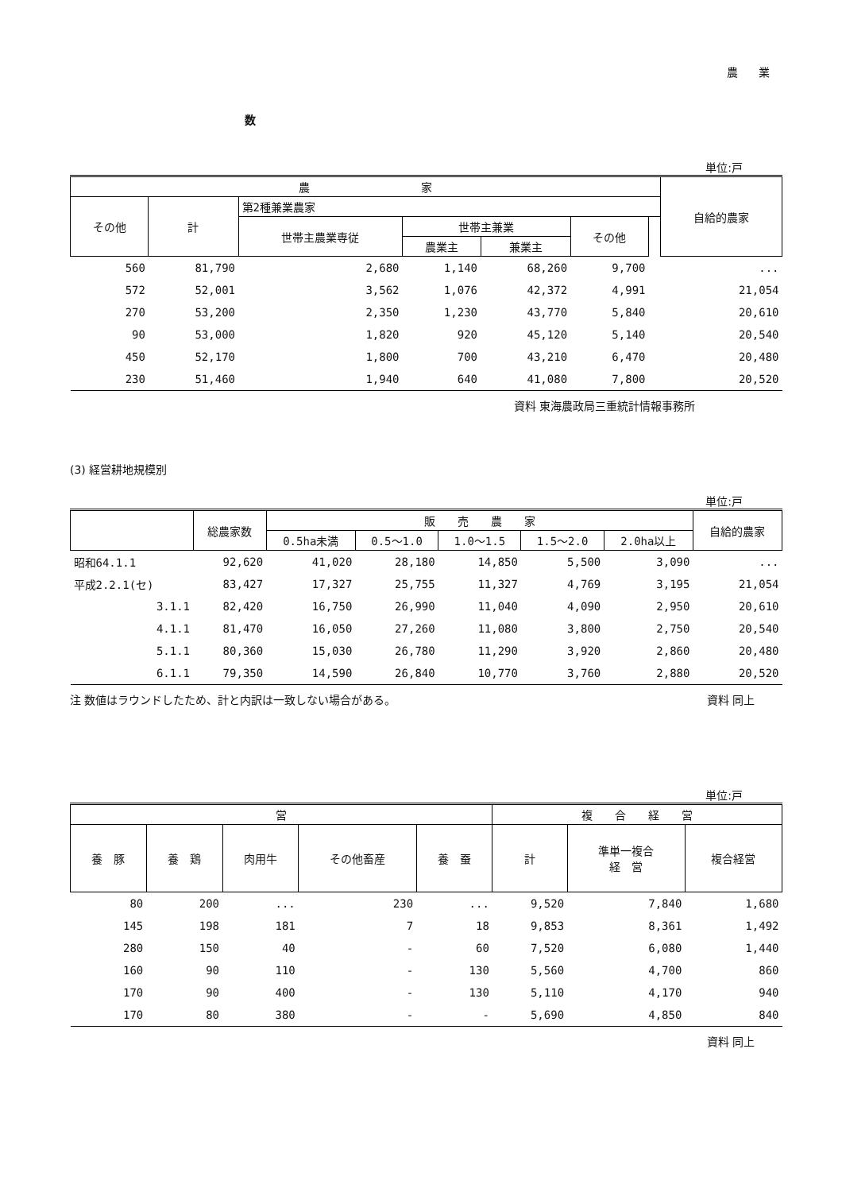農業
数
単位:戸
| 農 家 | | | | | | | 自給的農家 |
| --- | --- | --- | --- | --- | --- | --- | --- |
| その他 | 計 | 第2種兼業農家 | | | | | |
| | | 世帯主農業専従 | 世帯主兼業 | | その他 | | |
| | | | 農業主 | 兼業主 | | | |
| 560 | 81,790 | 2,680 | 1,140 | 68,260 | 9,700 | | ... |
| 572 | 52,001 | 3,562 | 1,076 | 42,372 | 4,991 | | 21,054 |
| 270 | 53,200 | 2,350 | 1,230 | 43,770 | 5,840 | | 20,610 |
| 90 | 53,000 | 1,820 | 920 | 45,120 | 5,140 | | 20,540 |
| 450 | 52,170 | 1,800 | 700 | 43,210 | 6,470 | | 20,480 |
| 230 | 51,460 | 1,940 | 640 | 41,080 | 7,800 | | 20,520 |
資料 東海農政局三重統計情報事務所
(3) 経営耕地規模別
単位:戸
| | 総農家数 | 販 売 農 家 | | | | | 自給的農家 |
| --- | --- | --- | --- | --- | --- | --- | --- |
| | | 0.5ha未満 | 0.5～1.0 | 1.0～1.5 | 1.5～2.0 | 2.0ha以上 | |
| 昭和64.1.1 | 92,620 | 41,020 | 28,180 | 14,850 | 5,500 | 3,090 | ... |
| 平成2.2.1(セ) | 83,427 | 17,327 | 25,755 | 11,327 | 4,769 | 3,195 | 21,054 |
| 3.1.1 | 82,420 | 16,750 | 26,990 | 11,040 | 4,090 | 2,950 | 20,610 |
| 4.1.1 | 81,470 | 16,050 | 27,260 | 11,080 | 3,800 | 2,750 | 20,540 |
| 5.1.1 | 80,360 | 15,030 | 26,780 | 11,290 | 3,920 | 2,860 | 20,480 |
| 6.1.1 | 79,350 | 14,590 | 26,840 | 10,770 | 3,760 | 2,880 | 20,520 |
注 数値はラウンドしたため、計と内訳は一致しない場合がある。 資料 同上
単位:戸
| 営 | | | | | 複 合 経 営 | | |
| --- | --- | --- | --- | --- | --- | --- | --- |
| 養 豚 | 養 鶏 | 肉用牛 | その他畜産 | 養 蚕 | 計 | 準単一複合 経 営 | 複合経営 |
| 80 | 200 | ... | 230 | ... | 9,520 | 7,840 | 1,680 |
| 145 | 198 | 181 | 7 | 18 | 9,853 | 8,361 | 1,492 |
| 280 | 150 | 40 | - | 60 | 7,520 | 6,080 | 1,440 |
| 160 | 90 | 110 | - | 130 | 5,560 | 4,700 | 860 |
| 170 | 90 | 400 | - | 130 | 5,110 | 4,170 | 940 |
| 170 | 80 | 380 | - | - | 5,690 | 4,850 | 840 |
資料 同上